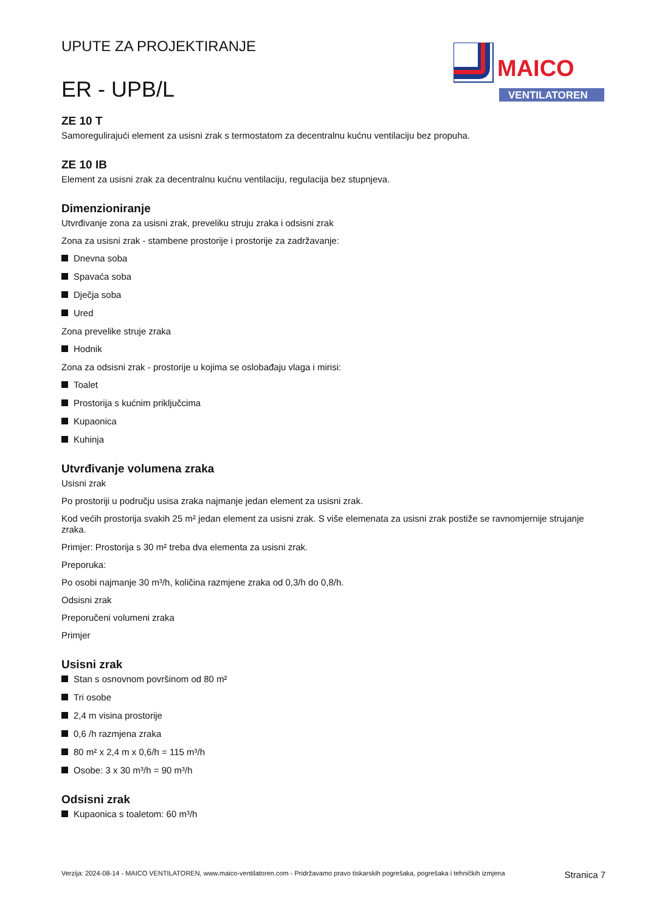UPUTE ZA PROJEKTIRANJE
ER - UPB/L
MAICO
VENTILATOREN
ZE 10 T
Samoregulirajući element za usisni zrak s termostatom za decentralnu kućnu ventilaciju bez propuha.
ZE 10 IB
Element za usisni zrak za decentralnu kućnu ventilaciju, regulacija bez stupnjeva.
Dimenzioniranje
Utvrđivanje zona za usisni zrak, preveliku struju zraka i odsisni zrak
Zona za usisni zrak - stambene prostorije i prostorije za zadržavanje:
Dnevna soba
Spavaća soba
Dječja soba
Ured
Zona prevelike struje zraka
Hodnik
Zona za odsisni zrak - prostorije u kojima se oslobađaju vlaga i mirisi:
Toalet
Prostorija s kućnim priključcima
Kupaonica
Kuhinja
Utvrđivanje volumena zraka
Usisni zrak
Po prostoriji u području usisa zraka najmanje jedan element za usisni zrak.
Kod većih prostorija svakih 25 m² jedan element za usisni zrak. S više elemenata za usisni zrak postiže se ravnomjernije strujanje zraka.
Primjer: Prostorija s 30 m² treba dva elementa za usisni zrak.
Preporuka:
Po osobi najmanje 30 m³/h, količina razmjene zraka od 0,3/h do 0,8/h.
Odsisni zrak
Preporučeni volumeni zraka
Primjer
Usisni zrak
Stan s osnovnom površinom od 80 m²
Tri osobe
2,4 m visina prostorije
0,6 /h razmjena zraka
80 m² x 2,4 m x 0,6/h = 115 m³/h
Osobe: 3 x 30 m³/h = 90 m³/h
Odsisni zrak
Kupaonica s toaletom: 60 m³/h
Verzija: 2024-08-14 - MAICO VENTILATOREN, www.maico-ventilatoren.com - Pridržavamo pravo tiskarskih pogrešaka, pogrešaka i tehničkih izmjena
Stranica 7